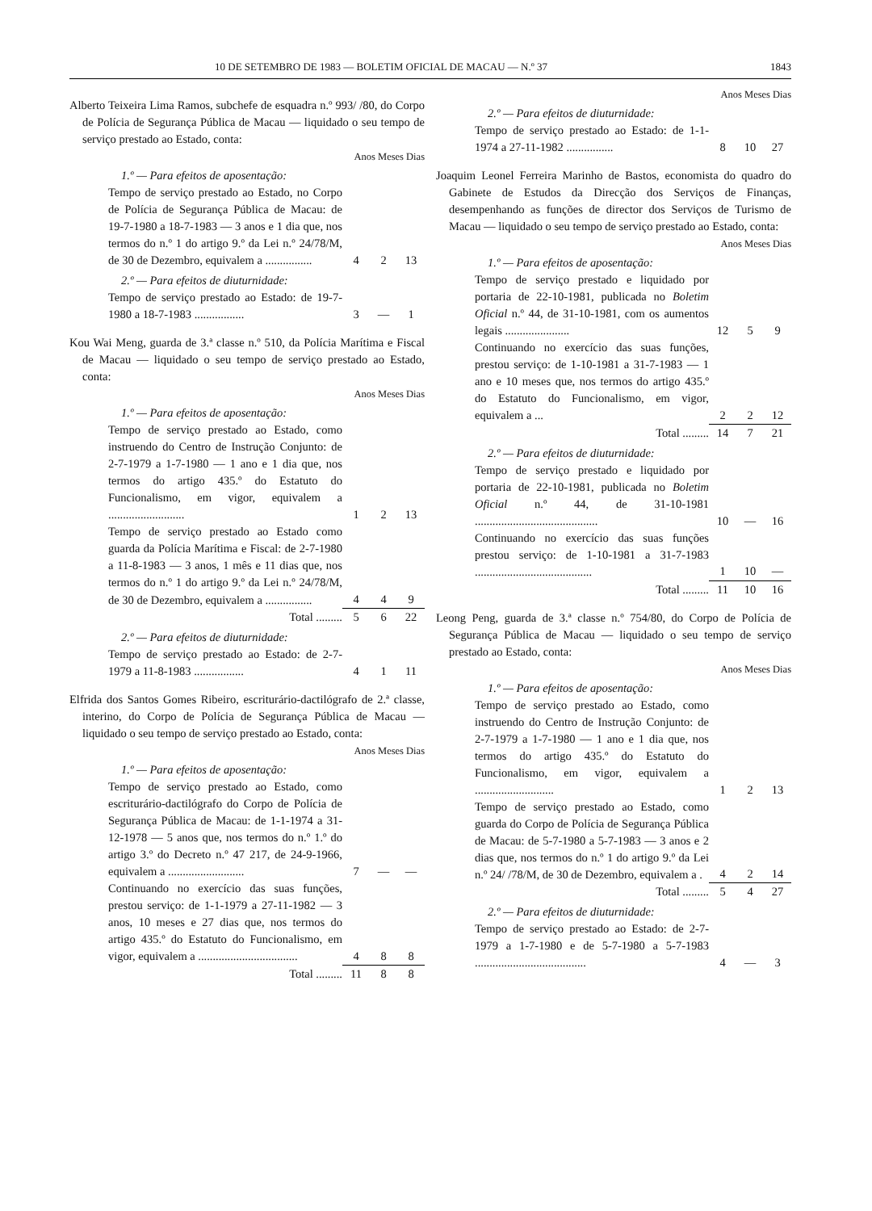10 DE SETEMBRO DE 1983 — BOLETIM OFICIAL DE MACAU — N.º 37 1843
Alberto Teixeira Lima Ramos, subchefe de esquadra n.º 993/ /80, do Corpo de Polícia de Segurança Pública de Macau — liquidado o seu tempo de serviço prestado ao Estado, conta:
| Anos Meses Dias | | | |
| 1.º — Para efeitos de aposentação: | | | |
| Tempo de serviço prestado ao Estado, no Corpo de Polícia de Segurança Pública de Macau: de 19-7-1980 a 18-7-1983 — 3 anos e 1 dia que, nos termos do n.º 1 do artigo 9.º da Lei n.º 24/78/M, de 30 de Dezembro, equivalem a ................ | 4 | 2 | 13 |
| 2.º — Para efeitos de diuturnidade: | | | |
| Tempo de serviço prestado ao Estado: de 19-7-1980 a 18-7-1983 ................. | 3 | — | 1 |
Kou Wai Meng, guarda de 3.ª classe n.º 510, da Polícia Marítima e Fiscal de Macau — liquidado o seu tempo de serviço prestado ao Estado, conta:
| Anos Meses Dias | | | |
| 1.º — Para efeitos de aposentação: | | | |
| Tempo de serviço prestado ao Estado, como instruendo do Centro de Instrução Conjunto: de 2-7-1979 a 1-7-1980 — 1 ano e 1 dia que, nos termos do artigo 435.º do Estatuto do Funcionalismo, em vigor, equivalem a .......................... | 1 | 2 | 13 |
| Tempo de serviço prestado ao Estado como guarda da Polícia Marítima e Fiscal: de 2-7-1980 a 11-8-1983 — 3 anos, 1 mês e 11 dias que, nos termos do n.º 1 do artigo 9.º da Lei n.º 24/78/M, de 30 de Dezembro, equivalem a ................ | 4 | 4 | 9 |
| Total ......... | 5 | 6 | 22 |
| 2.º — Para efeitos de diuturnidade: | | | |
| Tempo de serviço prestado ao Estado: de 2-7-1979 a 11-8-1983 ................. | 4 | 1 | 11 |
Elfrida dos Santos Gomes Ribeiro, escriturário-dactilógrafo de 2.ª classe, interino, do Corpo de Polícia de Segurança Pública de Macau — liquidado o seu tempo de serviço prestado ao Estado, conta:
| Anos Meses Dias | | | |
| 1.º — Para efeitos de aposentação: | | | |
| Tempo de serviço prestado ao Estado, como escriturário-dactilógrafo do Corpo de Polícia de Segurança Pública de Macau: de 1-1-1974 a 31-12-1978 — 5 anos que, nos termos do n.º 1.º do artigo 3.º do Decreto n.º 47 217, de 24-9-1966, equivalem a .......................... | 7 | — | — |
| Continuando no exercício das suas funções, prestou serviço: de 1-1-1979 a 27-11-1982 — 3 anos, 10 meses e 27 dias que, nos termos do artigo 435.º do Estatuto do Funcionalismo, em vigor, equivalem a .................................. | 4 | 8 | 8 |
| Total ......... | 11 | 8 | 8 |
| Anos Meses Dias | | | |
| 2.º — Para efeitos de diuturnidade: | | | |
| Tempo de serviço prestado ao Estado: de 1-1-1974 a 27-11-1982 ................ | 8 | 10 | 27 |
Joaquim Leonel Ferreira Marinho de Bastos, economista do quadro do Gabinete de Estudos da Direcção dos Serviços de Finanças, desempenhando as funções de director dos Serviços de Turismo de Macau — liquidado o seu tempo de serviço prestado ao Estado, conta:
| Anos Meses Dias | | | |
| 1.º — Para efeitos de aposentação: | | | |
| Tempo de serviço prestado e liquidado por portaria de 22-10-1981, publicada no Boletim Oficial n.º 44, de 31-10-1981, com os aumentos legais ...................... | 12 | 5 | 9 |
| Continuando no exercício das suas funções, prestou serviço: de 1-10-1981 a 31-7-1983 — 1 ano e 10 meses que, nos termos do artigo 435.º do Estatuto do Funcionalismo, em vigor, equivalem a ... | 2 | 2 | 12 |
| Total ......... | 14 | 7 | 21 |
| 2.º — Para efeitos de diuturnidade: | | | |
| Tempo de serviço prestado e liquidado por portaria de 22-10-1981, publicada no Boletim Oficial n.º 44, de 31-10-1981 .......................................... | 10 | — | 16 |
| Continuando no exercício das suas funções prestou serviço: de 1-10-1981 a 31-7-1983 ........................................ | 1 | 10 | — |
| Total ......... | 11 | 10 | 16 |
Leong Peng, guarda de 3.ª classe n.º 754/80, do Corpo de Polícia de Segurança Pública de Macau — liquidado o seu tempo de serviço prestado ao Estado, conta:
| Anos Meses Dias | | | |
| 1.º — Para efeitos de aposentação: | | | |
| Tempo de serviço prestado ao Estado, como instruendo do Centro de Instrução Conjunto: de 2-7-1979 a 1-7-1980 — 1 ano e 1 dia que, nos termos do artigo 435.º do Estatuto do Funcionalismo, em vigor, equivalem a ........................... | 1 | 2 | 13 |
| Tempo de serviço prestado ao Estado, como guarda do Corpo de Polícia de Segurança Pública de Macau: de 5-7-1980 a 5-7-1983 — 3 anos e 2 dias que, nos termos do n.º 1 do artigo 9.º da Lei n.º 24/ /78/M, de 30 de Dezembro, equivalem a . | 4 | 2 | 14 |
| Total ......... | 5 | 4 | 27 |
| 2.º — Para efeitos de diuturnidade: | | | |
| Tempo de serviço prestado ao Estado: de 2-7-1979 a 1-7-1980 e de 5-7-1980 a 5-7-1983 ...................................... | 4 | — | 3 |